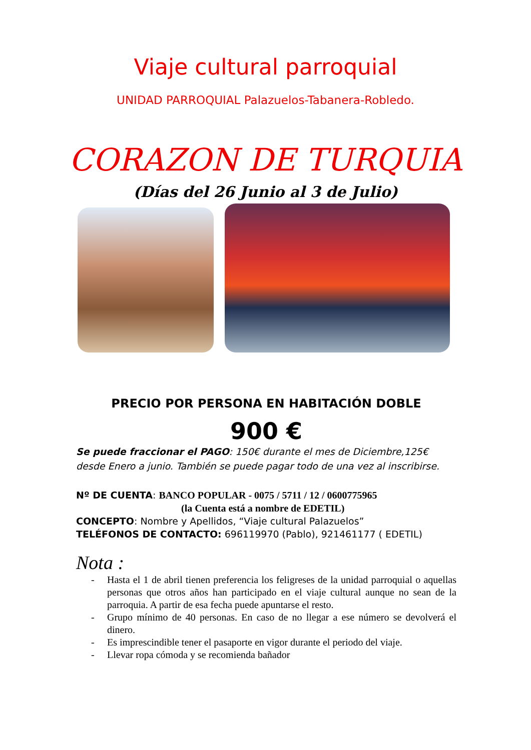Viaje cultural parroquial
UNIDAD PARROQUIAL Palazuelos-Tabanera-Robledo.
CORAZON DE TURQUIA
(Días del 26 Junio al 3 de Julio)
PRECIO POR PERSONA EN HABITACIÓN DOBLE
900 €
Se puede fraccionar el PAGO: 150€ durante el mes de Diciembre,125€ desde Enero a junio. También se puede pagar todo de una vez al inscribirse.
Nº DE CUENTA: BANCO POPULAR - 0075 / 5711 / 12 / 0600775965
(la Cuenta está a nombre de EDETIL)
CONCEPTO: Nombre y Apellidos, “Viaje cultural Palazuelos”
TELÉFONOS DE CONTACTO: 696119970 (Pablo), 921461177 ( EDETIL)
Nota :
- Hasta el 1 de abril tienen preferencia los feligreses de la unidad parroquial o aquellas personas que otros años han participado en el viaje cultural aunque no sean de la parroquia. A partir de esa fecha puede apuntarse el resto.
- Grupo mínimo de 40 personas. En caso de no llegar a ese número se devolverá el dinero.
- Es imprescindible tener el pasaporte en vigor durante el periodo del viaje.
- Llevar ropa cómoda y se recomienda bañador